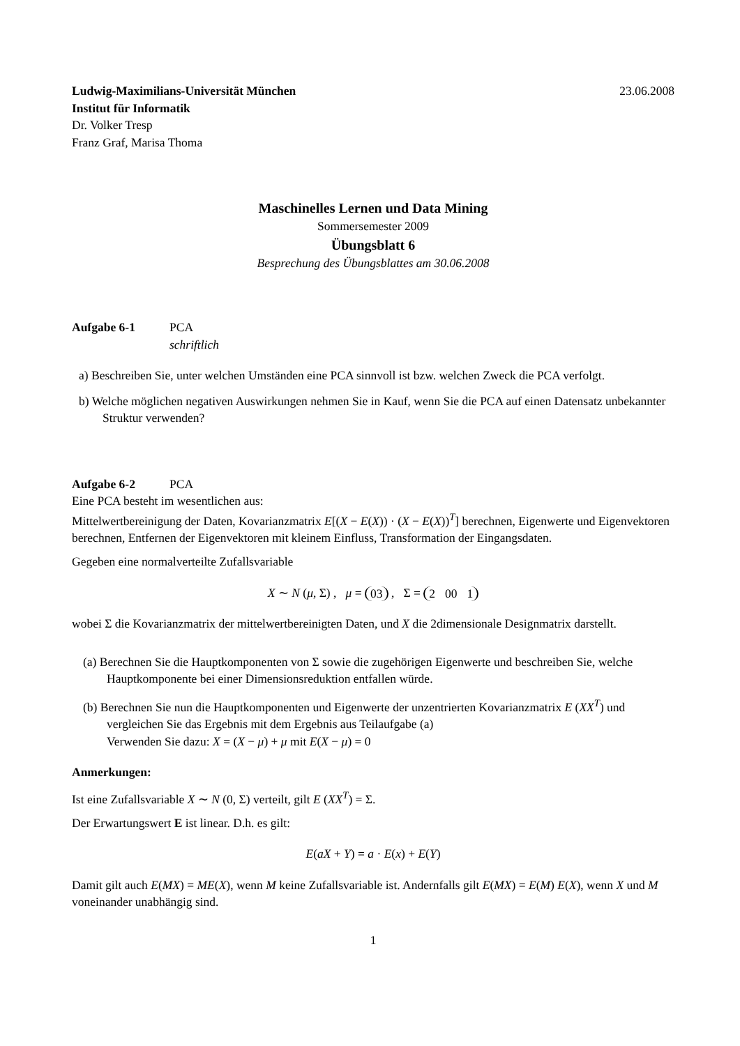Ludwig-Maximilians-Universität München 23.06.2008
Institut für Informatik
Dr. Volker Tresp
Franz Graf, Marisa Thoma
Maschinelles Lernen und Data Mining
Sommersemester 2009
Übungsblatt 6
Besprechung des Übungsblattes am 30.06.2008
Aufgabe 6-1 PCA
schriftlich
a) Beschreiben Sie, unter welchen Umständen eine PCA sinnvoll ist bzw. welchen Zweck die PCA verfolgt.
b) Welche möglichen negativen Auswirkungen nehmen Sie in Kauf, wenn Sie die PCA auf einen Datensatz unbekannter Struktur verwenden?
Aufgabe 6-2 PCA
Eine PCA besteht im wesentlichen aus:
Mittelwertbereinigung der Daten, Kovarianzmatrix E[(X − E(X)) · (X − E(X))<sup>T</sup>] berechnen, Eigenwerte und Eigenvektoren berechnen, Entfernen der Eigenvektoren mit kleinem Einfluss, Transformation der Eingangsdaten.
Gegeben eine normalverteilte Zufallsvariable
X ∼ N (μ, Σ) , μ =
0 3
, Σ =
2 0 0 1
wobei Σ die Kovarianzmatrix der mittelwertbereinigten Daten, und X die 2dimensionale Designmatrix darstellt.
(a) Berechnen Sie die Hauptkomponenten von Σ sowie die zugehörigen Eigenwerte und beschreiben Sie, welche Hauptkomponente bei einer Dimensionsreduktion entfallen würde.
(b) Berechnen Sie nun die Hauptkomponenten und Eigenwerte der unzentrierten Kovarianzmatrix E (XX<sup>T</sup>) und vergleichen Sie das Ergebnis mit dem Ergebnis aus Teilaufgabe (a)
Verwenden Sie dazu: X = (X − μ) + μ mit E(X − μ) = 0
Anmerkungen:
Ist eine Zufallsvariable X ∼ N (0, Σ) verteilt, gilt E (XX<sup>T</sup>) = Σ.
Der Erwartungswert E ist linear. D.h. es gilt:
E(aX + Y) = a · E(x) + E(Y)
Damit gilt auch E(MX) = ME(X), wenn M keine Zufallsvariable ist. Andernfalls gilt E(MX) = E(M) E(X), wenn X und M voneinander unabhängig sind.
1